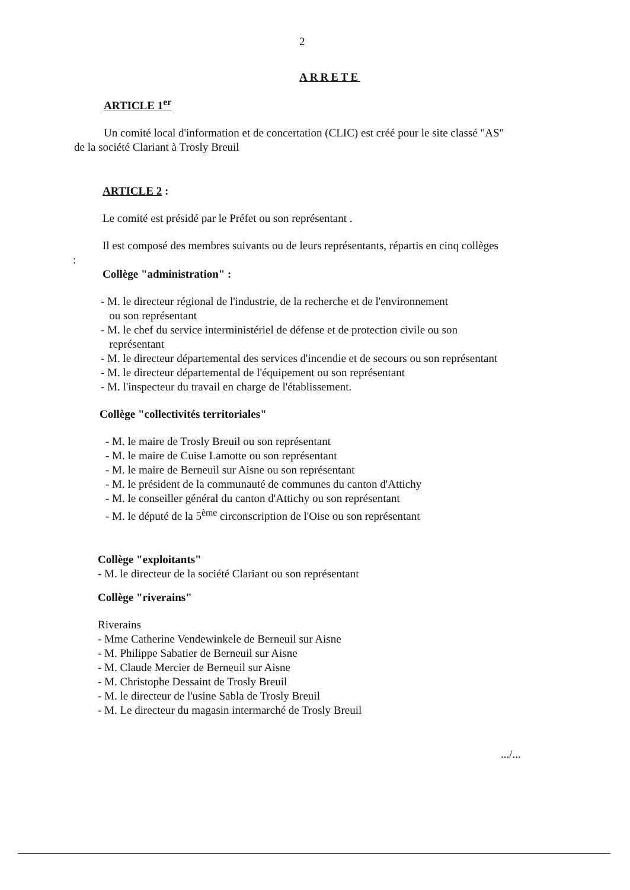2
ARRETE
ARTICLE 1<sup>er</sup>
Un comité local d'information et de concertation (CLIC) est créé pour le site classé "AS"
de la société Clariant à Trosly Breuil
ARTICLE 2 :
Le comité est présidé par le Préfet ou son représentant .
Il est composé des membres suivants ou de leurs représentants, répartis en cinq collèges
:
Collège "administration" :
- M. le directeur régional de l'industrie, de la recherche et de l'environnement
ou son représentant
- M. le chef du service interministériel de défense et de protection civile ou son
représentant
- M. le directeur départemental des services d'incendie et de secours ou son représentant
- M. le directeur départemental de l'équipement ou son représentant
- M. l'inspecteur du travail en charge de l'établissement.
Collège "collectivités territoriales"
- M. le maire de Trosly Breuil ou son représentant
- M. le maire de Cuise Lamotte ou son représentant
- M. le maire de Berneuil sur Aisne ou son représentant
- M. le président de la communauté de communes du canton d'Attichy
- M. le conseiller général du canton d'Attichy ou son représentant
- M. le député de la 5<sup>ème</sup> circonscription de l'Oise ou son représentant
Collège "exploitants"
- M. le directeur de la société Clariant ou son représentant
Collège "riverains"
Riverains
- Mme Catherine Vendewinkele de Berneuil sur Aisne
- M. Philippe Sabatier de Berneuil sur Aisne
- M. Claude Mercier de Berneuil sur Aisne
- M. Christophe Dessaint de Trosly Breuil
- M. le directeur de l'usine Sabla de Trosly Breuil
- M. Le directeur du magasin intermarché de Trosly Breuil
.../...